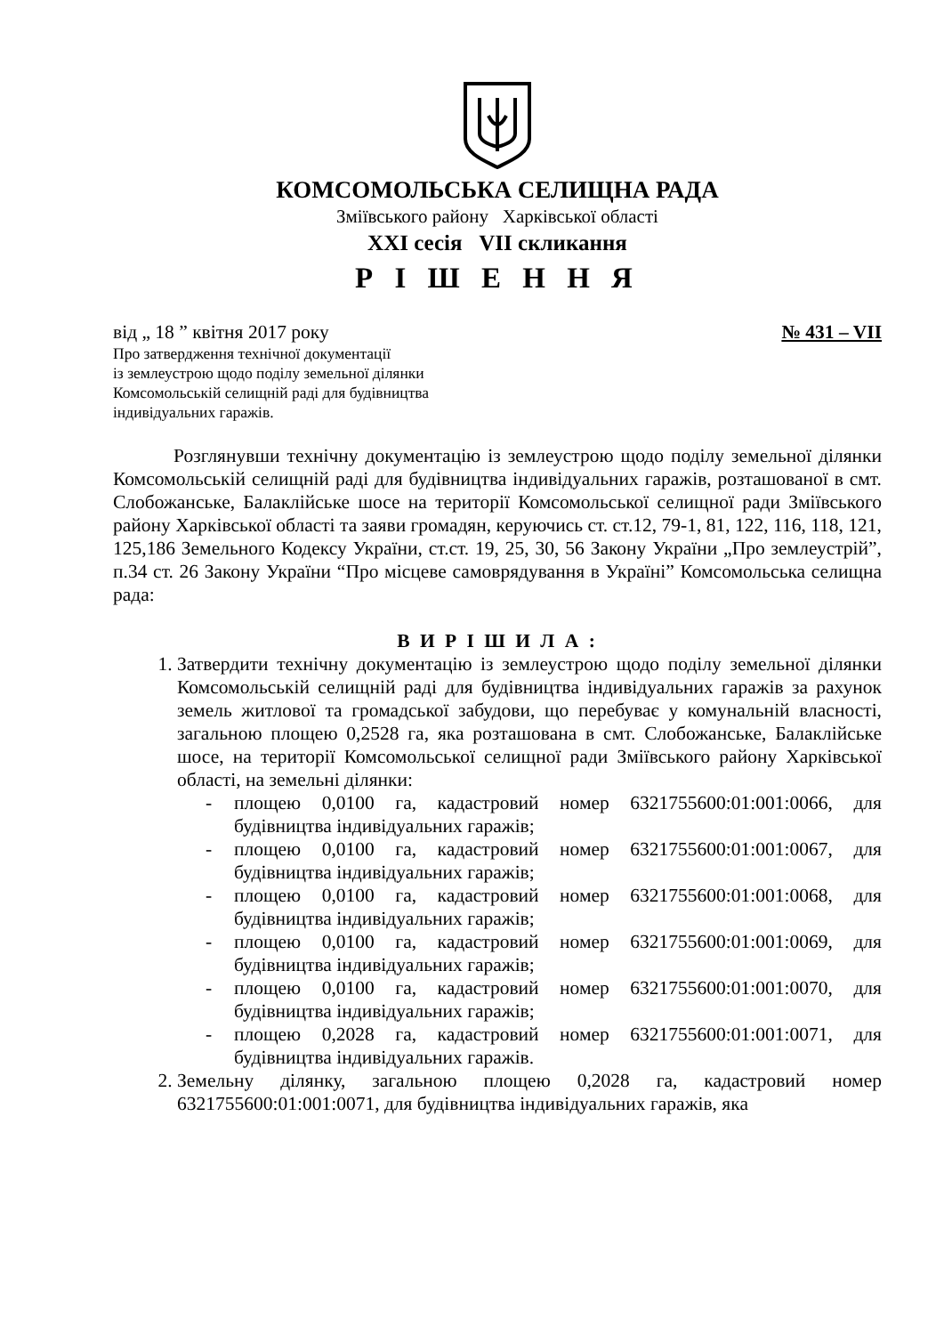КОМСОМОЛЬСЬКА СЕЛИЩНА РАДА
Зміївського району Харківської області
XXI сесія VII скликання
Р І Ш Е Н Н Я
від „ 18 ” квітня 2017 року № 431 – VII
Про затвердження технічної документації
із землеустрою щодо поділу земельної ділянки
Комсомольській селищній раді для будівництва
індивідуальних гаражів.
Розглянувши технічну документацію із землеустрою щодо поділу земельної ділянки Комсомольській селищній раді для будівництва індивідуальних гаражів, розташованої в смт. Слобожанське, Балаклійське шосе на території Комсомольської селищної ради Зміївського району Харківської області та заяви громадян, керуючись ст. ст.12, 79-1, 81, 122, 116, 118, 121, 125,186 Земельного Кодексу України, ст.ст. 19, 25, 30, 56 Закону України „Про землеустрій”, п.34 ст. 26 Закону України “Про місцеве самоврядування в Україні” Комсомольська селищна рада:
В И Р І Ш И Л А :
1. Затвердити технічну документацію із землеустрою щодо поділу земельної ділянки Комсомольській селищній раді для будівництва індивідуальних гаражів за рахунок земель житлової та громадської забудови, що перебуває у комунальній власності, загальною площею 0,2528 га, яка розташована в смт. Слобожанське, Балаклійське шосе, на території Комсомольської селищної ради Зміївського району Харківської області, на земельні ділянки:
- площею 0,0100 га, кадастровий номер 6321755600:01:001:0066, для будівництва індивідуальних гаражів;
- площею 0,0100 га, кадастровий номер 6321755600:01:001:0067, для будівництва індивідуальних гаражів;
- площею 0,0100 га, кадастровий номер 6321755600:01:001:0068, для будівництва індивідуальних гаражів;
- площею 0,0100 га, кадастровий номер 6321755600:01:001:0069, для будівництва індивідуальних гаражів;
- площею 0,0100 га, кадастровий номер 6321755600:01:001:0070, для будівництва індивідуальних гаражів;
- площею 0,2028 га, кадастровий номер 6321755600:01:001:0071, для будівництва індивідуальних гаражів.
2. Земельну ділянку, загальною площею 0,2028 га, кадастровий номер 6321755600:01:001:0071, для будівництва індивідуальних гаражів, яка